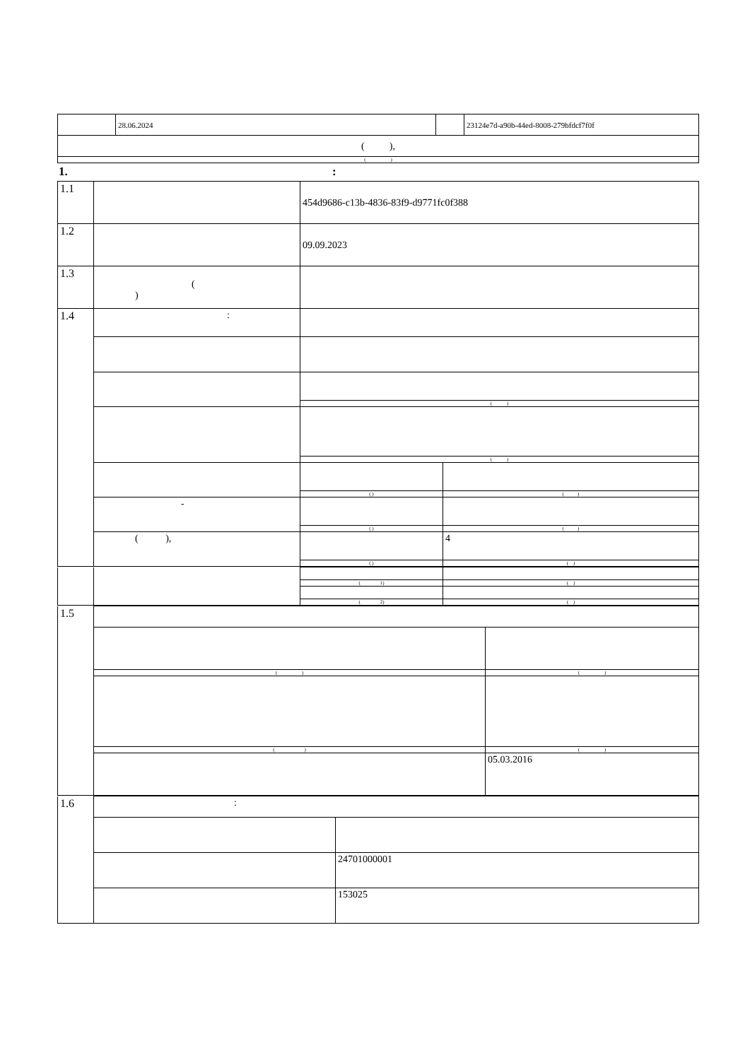| | 28.06.2024 | | 23124e7d-a90b-44ed-8008-279bfdcf7f0f |
| ( ), | | | |
| ( ) | | | |
1. :
| 1.1 | | 454d9686-c13b-4836-83f9-d9771fc0f388 | |
| 1.2 | | 09.09.2023 | |
| 1.3 | ( ) | | |
| 1.4 | : | | |
| | | ( ) | |
| | | ( ) | |
| | | ( ) | ( ) |
| | - | | |
| | | ( ) | ( ) |
| | ( ), | | 4 |
| | | ( ) | ( ) |
| | | ( 1) | ( ) |
| | | ( 2) | ( ) |
| 1.5 | | |
| | ( ) | ( ) |
| | ( ) | ( ) |
| | | 05.03.2016 |
| 1.6 | : | |
| | | 24701000001 |
| | | 153025 |